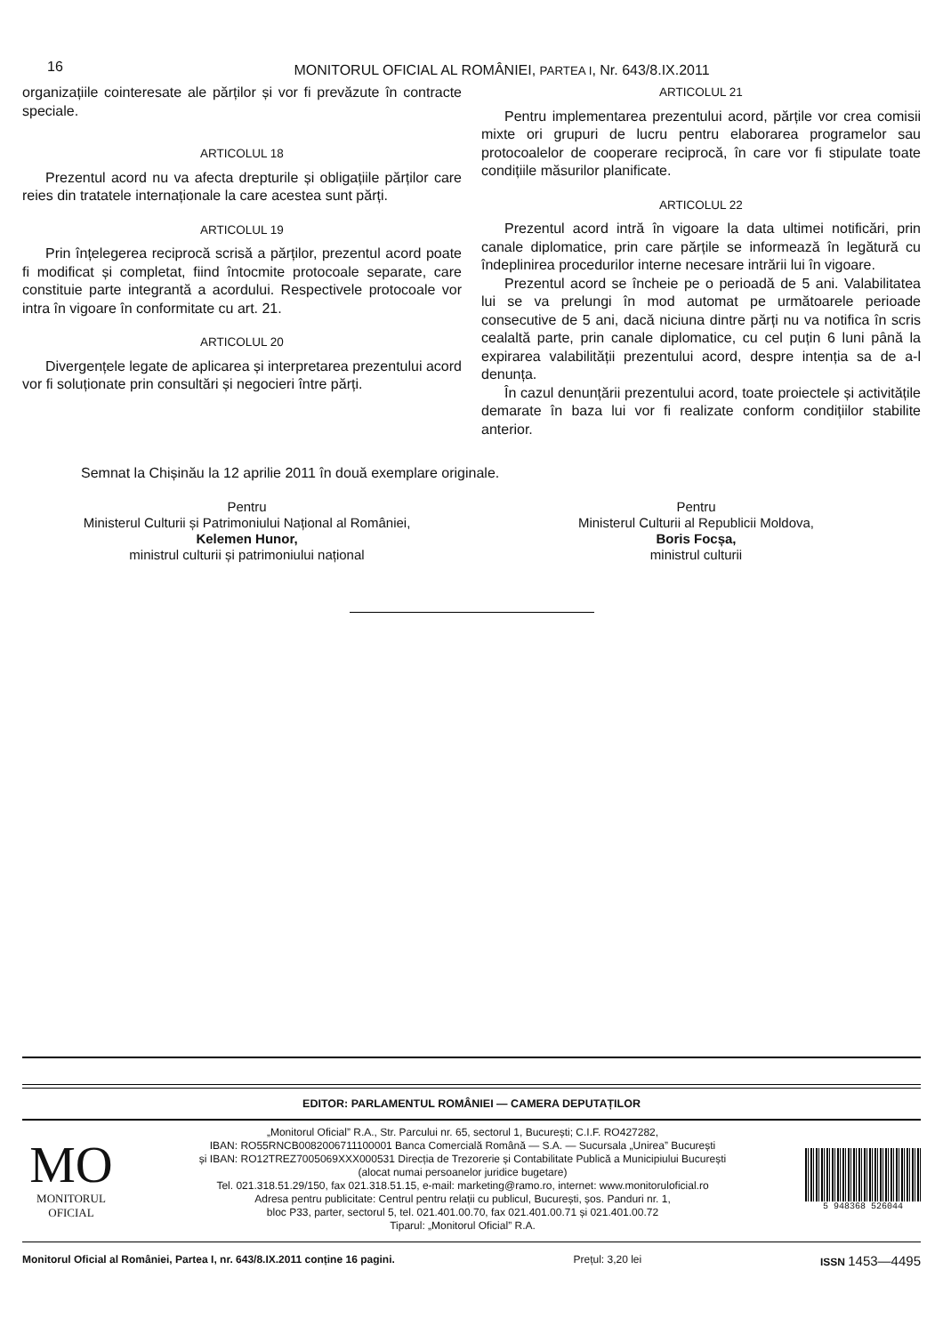16 MONITORUL OFICIAL AL ROMÂNIEI, PARTEA I, Nr. 643/8.IX.2011
organizațiile cointeresate ale părților și vor fi prevăzute în contracte speciale.
ARTICOLUL 18
Prezentul acord nu va afecta drepturile și obligațiile părților care reies din tratatele internaționale la care acestea sunt părți.
ARTICOLUL 19
Prin înțelegerea reciprocă scrisă a părților, prezentul acord poate fi modificat și completat, fiind întocmite protocoale separate, care constituie parte integrantă a acordului. Respectivele protocoale vor intra în vigoare în conformitate cu art. 21.
ARTICOLUL 20
Divergențele legate de aplicarea și interpretarea prezentului acord vor fi soluționate prin consultări și negocieri între părți.
ARTICOLUL 21
Pentru implementarea prezentului acord, părțile vor crea comisii mixte ori grupuri de lucru pentru elaborarea programelor sau protocoalelor de cooperare reciprocă, în care vor fi stipulate toate condițiile măsurilor planificate.
ARTICOLUL 22
Prezentul acord intră în vigoare la data ultimei notificări, prin canale diplomatice, prin care părțile se informează în legătură cu îndeplinirea procedurilor interne necesare intrării lui în vigoare.
Prezentul acord se încheie pe o perioadă de 5 ani. Valabilitatea lui se va prelungi în mod automat pe următoarele perioade consecutive de 5 ani, dacă niciuna dintre părți nu va notifica în scris cealaltă parte, prin canale diplomatice, cu cel puțin 6 luni până la expirarea valabilității prezentului acord, despre intenția sa de a-l denunța.
În cazul denunțării prezentului acord, toate proiectele și activitățile demarate în baza lui vor fi realizate conform condițiilor stabilite anterior.
Semnat la Chișinău la 12 aprilie 2011 în două exemplare originale.
Pentru
Ministerul Culturii și Patrimoniului Național al României,
Kelemen Hunor,
ministrul culturii și patrimoniului național
Pentru
Ministerul Culturii al Republicii Moldova,
Boris Focșa,
ministrul culturii
EDITOR: PARLAMENTUL ROMÂNIEI — CAMERA DEPUTAȚILOR
MO
MONITORUL
OFICIAL
„Monitorul Oficial” R.A., Str. Parcului nr. 65, sectorul 1, București; C.I.F. RO427282,
IBAN: RO55RNCB0082006711100001 Banca Comercială Română — S.A. — Sucursala „Unirea” București
și IBAN: RO12TREZ7005069XXX000531 Direcția de Trezorerie și Contabilitate Publică a Municipiului București
(alocat numai persoanelor juridice bugetare)
Tel. 021.318.51.29/150, fax 021.318.51.15, e-mail: marketing@ramo.ro, internet: www.monitoruloficial.ro
Adresa pentru publicitate: Centrul pentru relații cu publicul, București, șos. Panduri nr. 1,
bloc P33, parter, sectorul 5, tel. 021.401.00.70, fax 021.401.00.71 și 021.401.00.72
Tiparul: „Monitorul Oficial” R.A.
5 948368 526044
Monitorul Oficial al României, Partea I, nr. 643/8.IX.2011 conține 16 pagini. Prețul: 3,20 lei ISSN 1453—4495